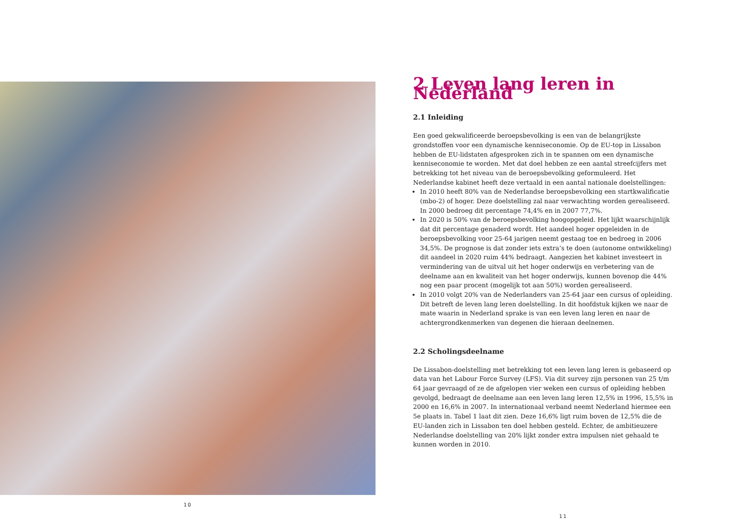10
2 Leven lang leren in Nederland
2.1 Inleiding
Een goed gekwalificeerde beroepsbevolking is een van de belangrijkste grondstoffen voor een dynamische kenniseconomie. Op de EU-top in Lissabon hebben de EU-lidstaten afgesproken zich in te spannen om een dynamische kenniseconomie te worden. Met dat doel hebben ze een aantal streefcijfers met betrekking tot het niveau van de beroepsbevolking geformuleerd. Het Nederlandse kabinet heeft deze vertaald in een aantal nationale doelstellingen:
In 2010 heeft 80% van de Nederlandse beroepsbevolking een startkwalificatie (mbo-2) of hoger. Deze doelstelling zal naar verwachting worden gerealiseerd. In 2000 bedroeg dit percentage 74,4% en in 2007 77,7%.
In 2020 is 50% van de beroepsbevolking hoogopgeleid. Het lijkt waarschijnlijk dat dit percentage genaderd wordt. Het aandeel hoger opgeleiden in de beroepsbevolking voor 25-64 jarigen neemt gestaag toe en bedroeg in 2006 34,5%. De prognose is dat zonder iets extra’s te doen (autonome ontwikkeling) dit aandeel in 2020 ruim 44% bedraagt. Aangezien het kabinet investeert in vermindering van de uitval uit het hoger onderwijs en verbetering van de deelname aan en kwaliteit van het hoger onderwijs, kunnen bovenop die 44% nog een paar procent (mogelijk tot aan 50%) worden gerealiseerd.
In 2010 volgt 20% van de Nederlanders van 25-64 jaar een cursus of opleiding. Dit betreft de leven lang leren doelstelling. In dit hoofdstuk kijken we naar de mate waarin in Nederland sprake is van een leven lang leren en naar de achtergrondkenmerken van degenen die hieraan deelnemen.
2.2 Scholingsdeelname
De Lissabon-doelstelling met betrekking tot een leven lang leren is gebaseerd op data van het Labour Force Survey (LFS). Via dit survey zijn personen van 25 t/m 64 jaar gevraagd of ze de afgelopen vier weken een cursus of opleiding hebben gevolgd, bedraagt de deelname aan een leven lang leren 12,5% in 1996, 15,5% in 2000 en 16,6% in 2007. In internationaal verband neemt Nederland hiermee een 5e plaats in. Tabel 1 laat dit zien. Deze 16,6% ligt ruim boven de 12,5% die de EU-landen zich in Lissabon ten doel hebben gesteld. Echter, de ambitieuzere Nederlandse doelstelling van 20% lijkt zonder extra impulsen niet gehaald te kunnen worden in 2010.
11